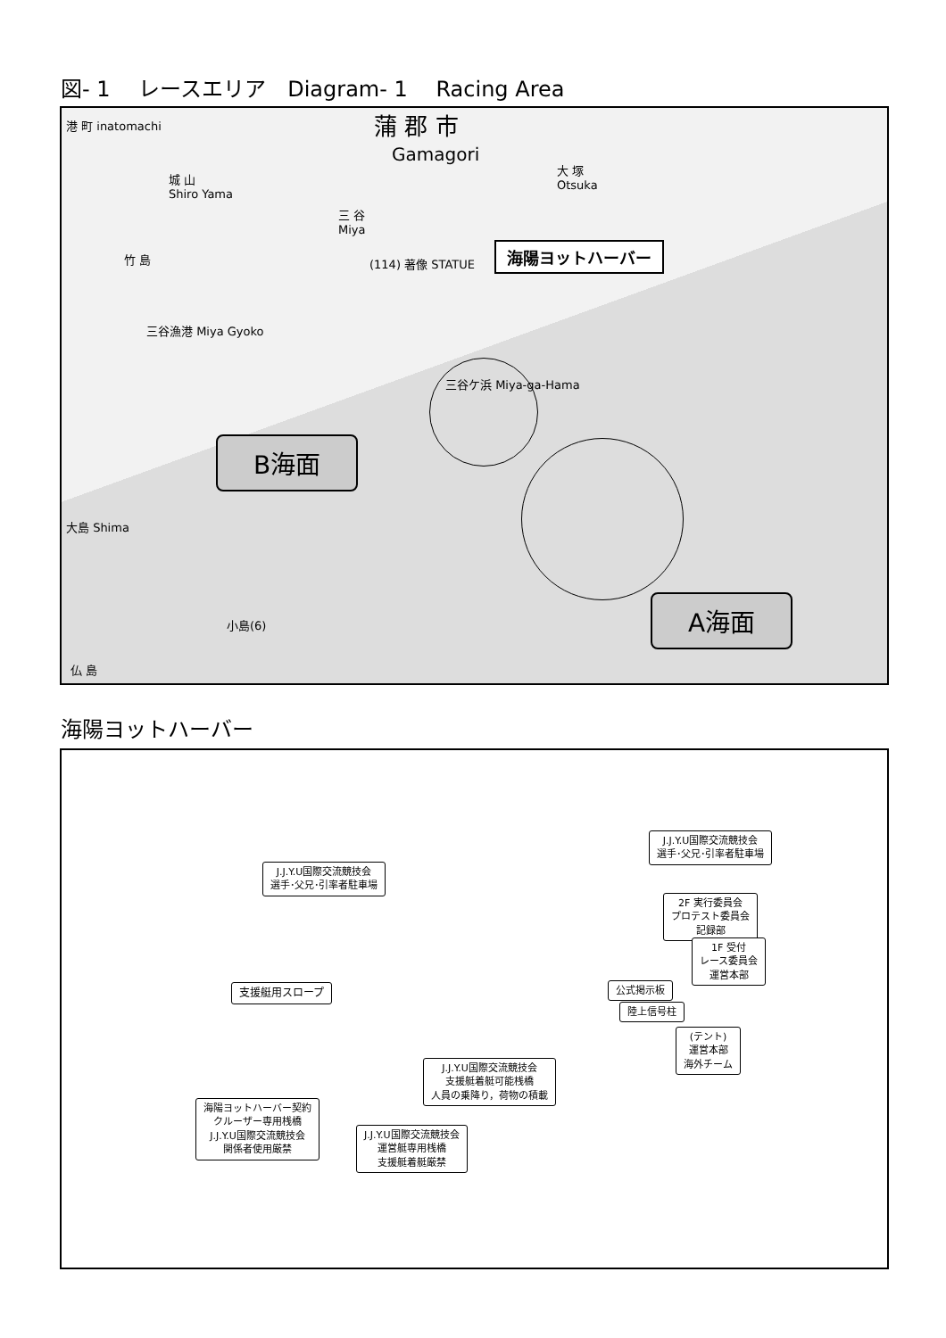図- 1　 レースエリア　Diagram- 1　 Racing Area
蒲 郡 市
Gamagori
港 町 inatomachi
城 山
Shiro Yama
三 谷
Miya
大 塚
Otsuka
(114) 著像 STATUE
竹 島
三谷漁港 Miya Gyoko
海陽ヨットハーバー
三谷ケ浜 Miya-ga-Hama
B海面
A海面
大島 Shima
小島(6)
仏 島
海陽ヨットハーバー
J.J.Y.U国際交流競技会
選手･父兄･引率者駐車場
J.J.Y.U国際交流競技会
選手･父兄･引率者駐車場
2F 実行委員会
プロテスト委員会
記録部
1F 受付
レース委員会
運営本部
公式掲示板
支援艇用スロープ
陸上信号柱
(テント)
運営本部
海外チーム
J.J.Y.U国際交流競技会
支援艇着艇可能桟橋
人員の乗降り，荷物の積載
海陽ヨットハーバー契約
クルーザー専用桟橋
J.J.Y.U国際交流競技会
関係者使用厳禁
J.J.Y.U国際交流競技会
運営艇専用桟橋
支援艇着艇厳禁